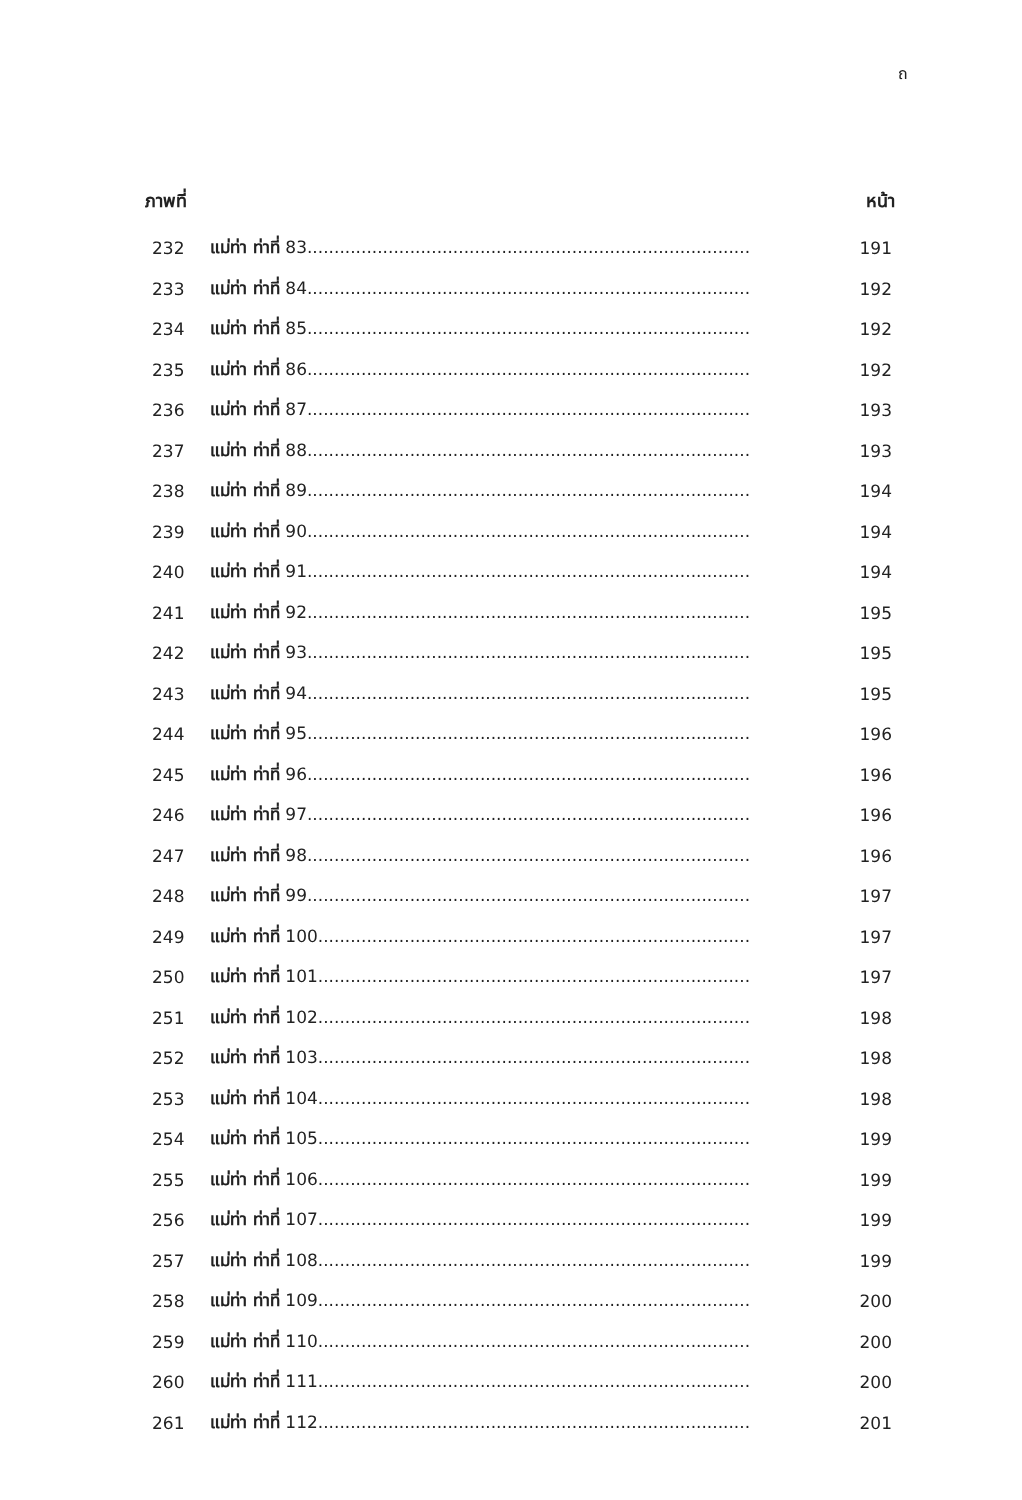ถ
ภาพที่ หน้า
232 แม่ท่า ท่าที่ 83......................................................................................... 191
233 แม่ท่า ท่าที่ 84......................................................................................... 192
234 แม่ท่า ท่าที่ 85......................................................................................... 192
235 แม่ท่า ท่าที่ 86......................................................................................... 192
236 แม่ท่า ท่าที่ 87......................................................................................... 193
237 แม่ท่า ท่าที่ 88......................................................................................... 193
238 แม่ท่า ท่าที่ 89......................................................................................... 194
239 แม่ท่า ท่าที่ 90......................................................................................... 194
240 แม่ท่า ท่าที่ 91......................................................................................... 194
241 แม่ท่า ท่าที่ 92......................................................................................... 195
242 แม่ท่า ท่าที่ 93......................................................................................... 195
243 แม่ท่า ท่าที่ 94......................................................................................... 195
244 แม่ท่า ท่าที่ 95......................................................................................... 196
245 แม่ท่า ท่าที่ 96......................................................................................... 196
246 แม่ท่า ท่าที่ 97......................................................................................... 196
247 แม่ท่า ท่าที่ 98......................................................................................... 196
248 แม่ท่า ท่าที่ 99......................................................................................... 197
249 แม่ท่า ท่าที่ 100....................................................................................... 197
250 แม่ท่า ท่าที่ 101....................................................................................... 197
251 แม่ท่า ท่าที่ 102....................................................................................... 198
252 แม่ท่า ท่าที่ 103....................................................................................... 198
253 แม่ท่า ท่าที่ 104....................................................................................... 198
254 แม่ท่า ท่าที่ 105....................................................................................... 199
255 แม่ท่า ท่าที่ 106....................................................................................... 199
256 แม่ท่า ท่าที่ 107....................................................................................... 199
257 แม่ท่า ท่าที่ 108....................................................................................... 199
258 แม่ท่า ท่าที่ 109....................................................................................... 200
259 แม่ท่า ท่าที่ 110....................................................................................... 200
260 แม่ท่า ท่าที่ 111....................................................................................... 200
261 แม่ท่า ท่าที่ 112....................................................................................... 201